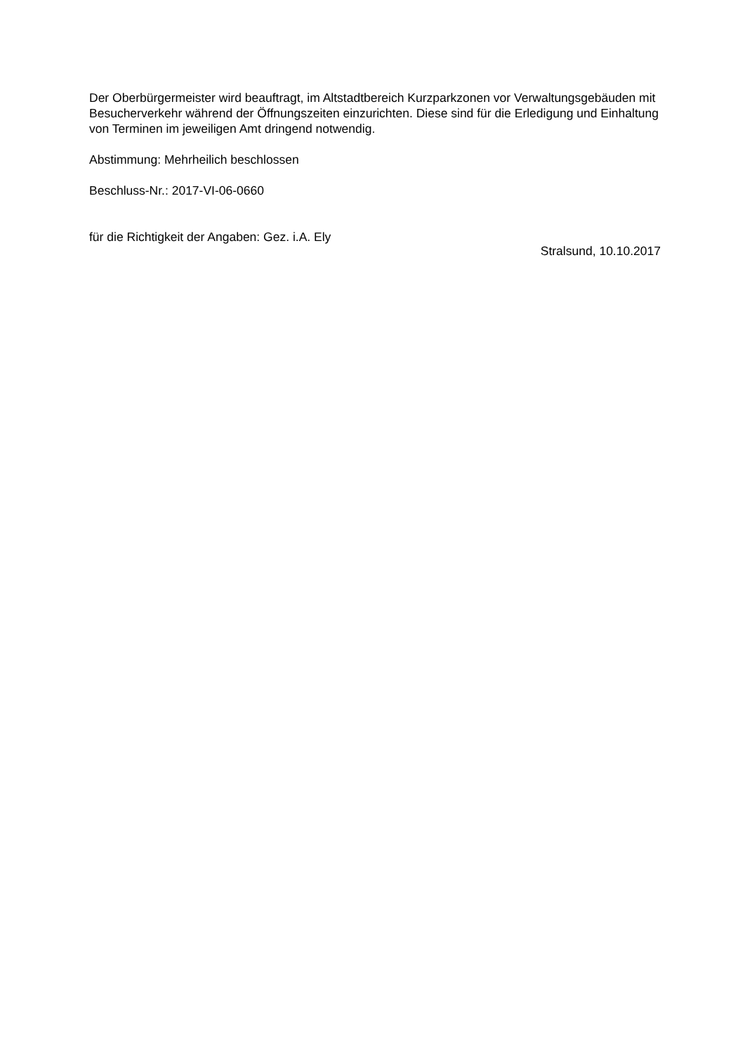Der Oberbürgermeister wird beauftragt, im Altstadtbereich Kurzparkzonen vor Verwaltungsgebäuden mit Besucherverkehr während der Öffnungszeiten einzurichten. Diese sind für die Erledigung und Einhaltung von Terminen im jeweiligen Amt dringend notwendig.
Abstimmung: Mehrheilich beschlossen
Beschluss-Nr.: 2017-VI-06-0660
für die Richtigkeit der Angaben: Gez. i.A. Ely
Stralsund, 10.10.2017